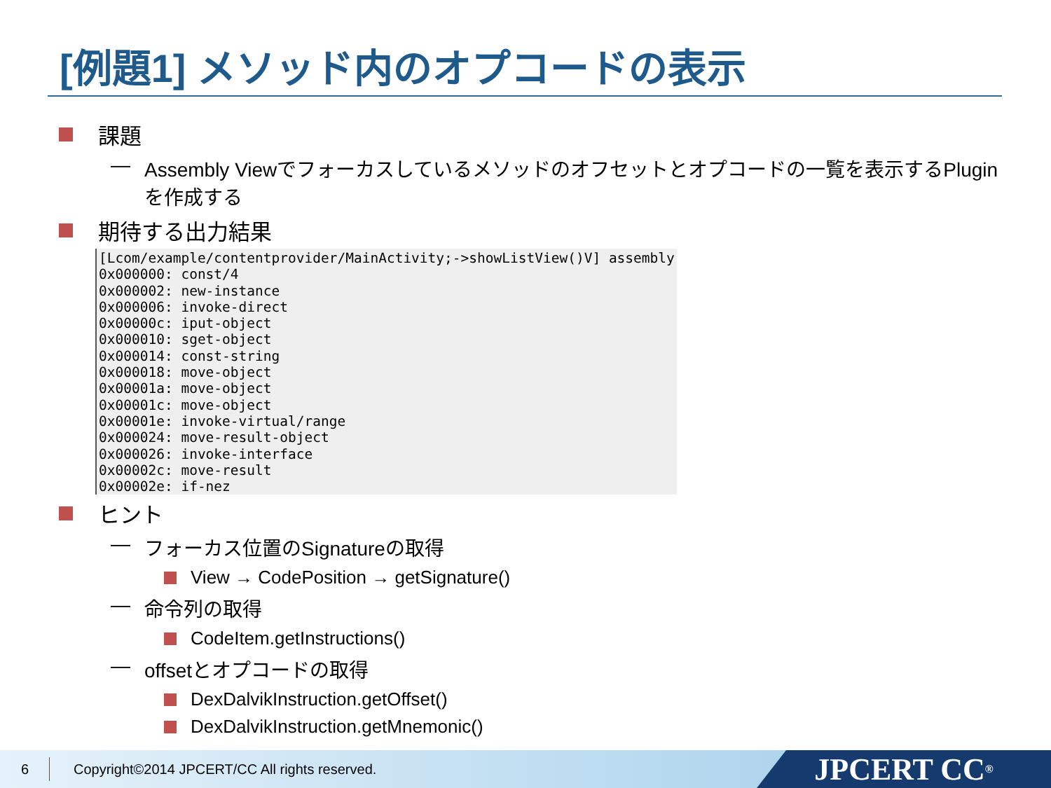[例題1] メソッド内のオプコードの表示
課題
— Assembly Viewでフォーカスしているメソッドのオフセットとオプコードの一覧を表示するPluginを作成する
期待する出力結果
[Lcom/example/contentprovider/MainActivity;->showListView()V] assembly
0x000000: const/4
0x000002: new-instance
0x000006: invoke-direct
0x00000c: iput-object
0x000010: sget-object
0x000014: const-string
0x000018: move-object
0x00001a: move-object
0x00001c: move-object
0x00001e: invoke-virtual/range
0x000024: move-result-object
0x000026: invoke-interface
0x00002c: move-result
0x00002e: if-nez
ヒント
— フォーカス位置のSignatureの取得
View → CodePosition → getSignature()
— 命令列の取得
CodeItem.getInstructions()
— offsetとオプコードの取得
DexDalvikInstruction.getOffset()
DexDalvikInstruction.getMnemonic()
6 Copyright©2014 JPCERT/CC All rights reserved.
JPCERT CC<sup>®</sup>